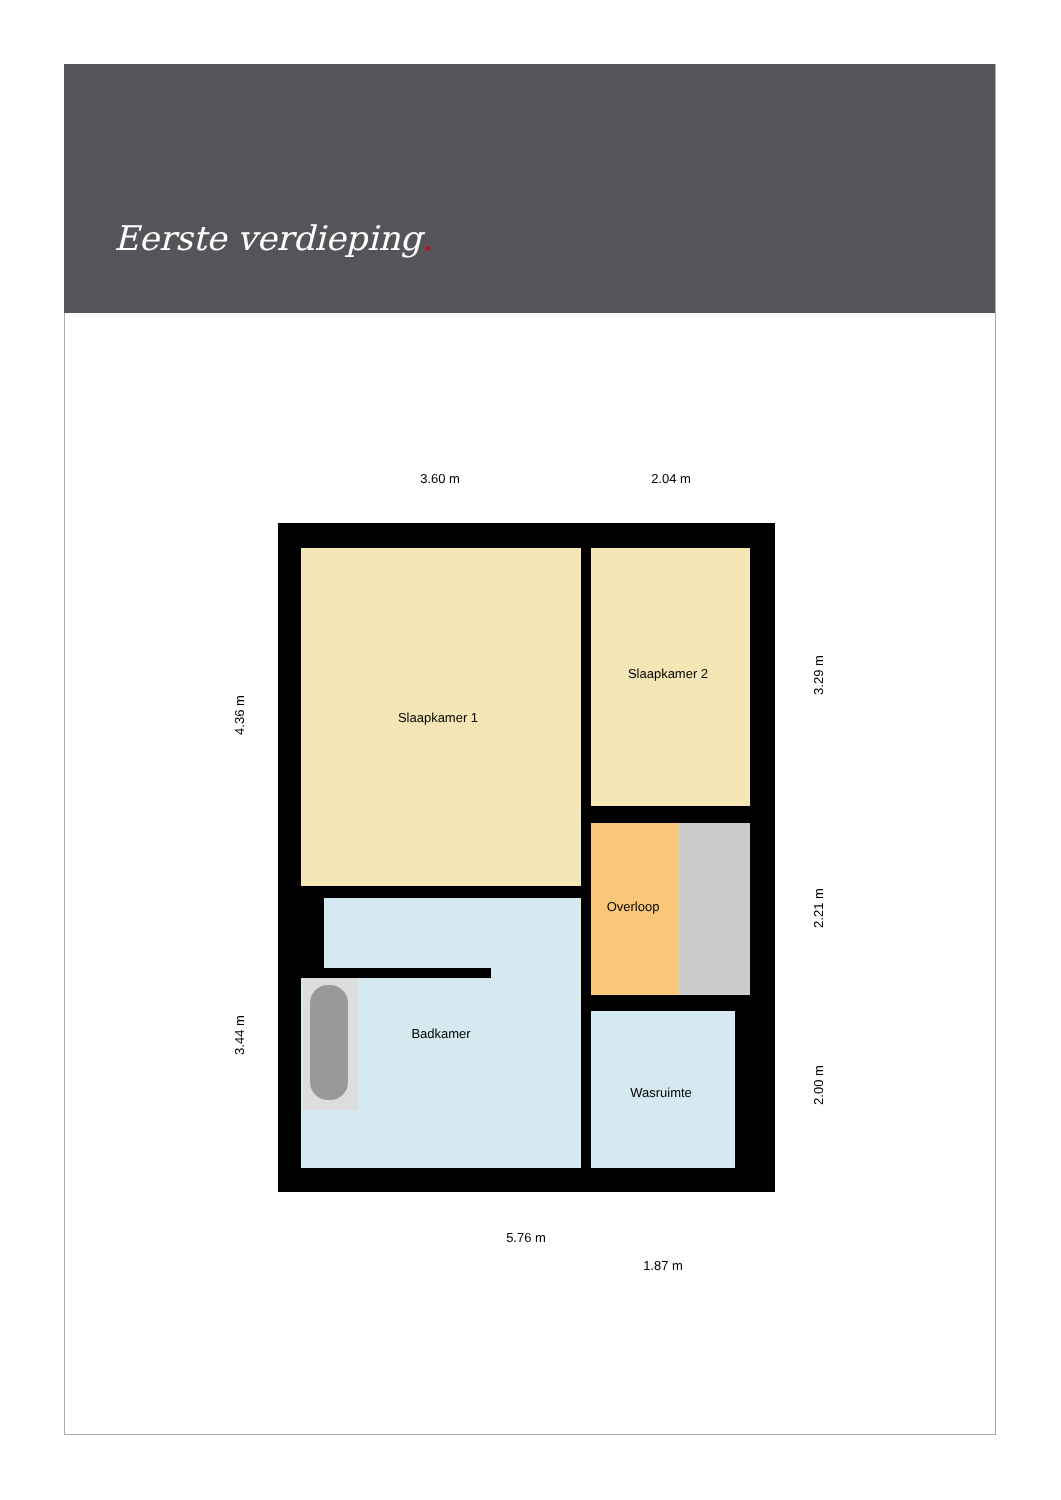Eerste verdieping.
3.60 m
2.04 m
Slaapkamer 1
Slaapkamer 2
Overloop
Badkamer
Wasruimte
5.76 m
1.87 m
4.36 m
3.44 m
3.29 m
2.21 m
2.00 m